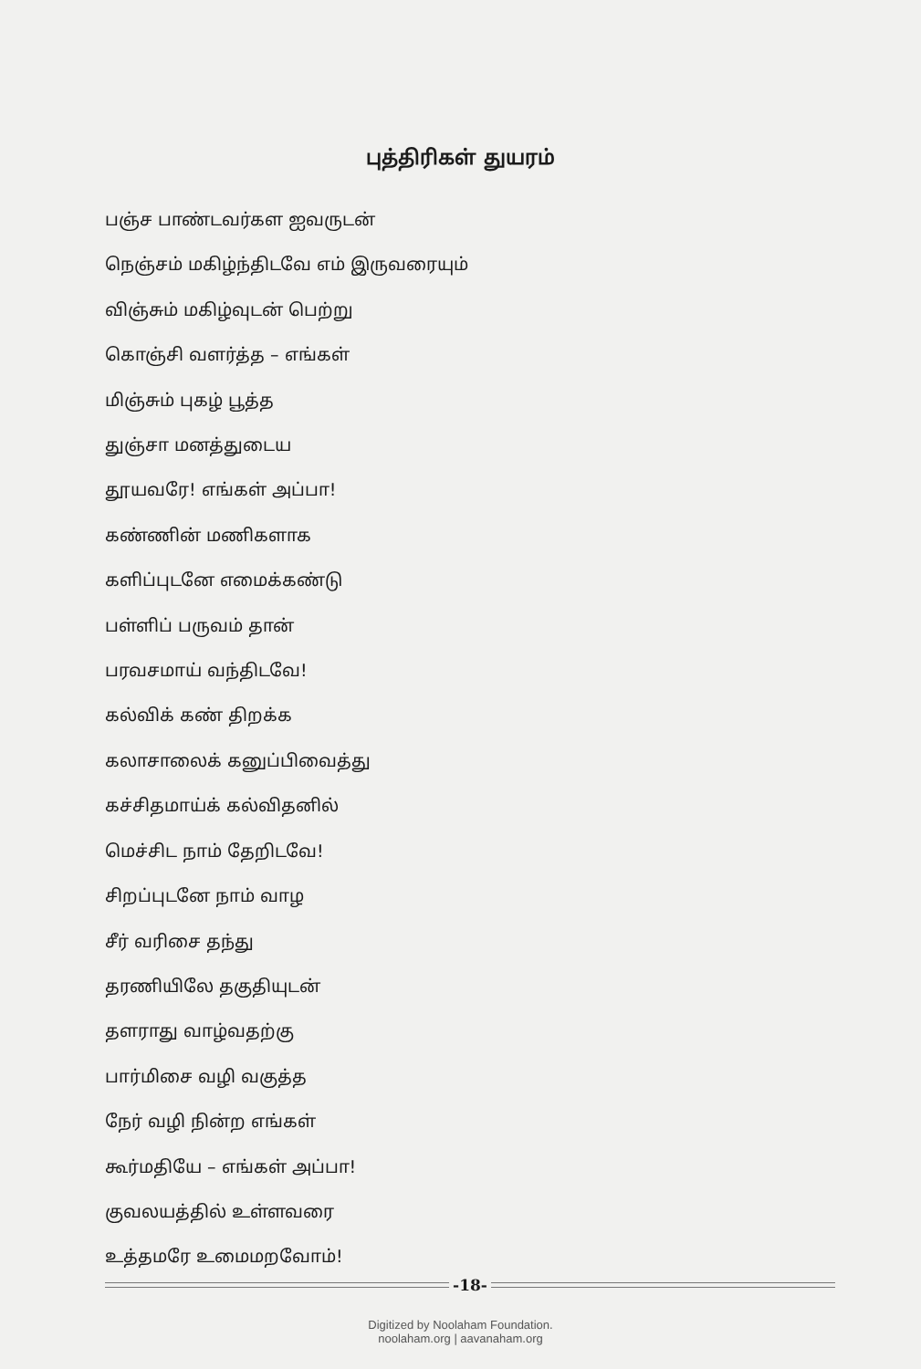புத்திரிகள் துயரம்
பஞ்ச பாண்டவர்கள ஐவருடன்
நெஞ்சம் மகிழ்ந்திடவே எம் இருவரையும்
விஞ்சும் மகிழ்வுடன் பெற்று
கொஞ்சி வளர்த்த – எங்கள்
மிஞ்சும் புகழ் பூத்த
துஞ்சா மனத்துடைய
தூயவரே! எங்கள் அப்பா!
கண்ணின் மணிகளாக
களிப்புடனே எமைக்கண்டு
பள்ளிப் பருவம் தான்
பரவசமாய் வந்திடவே!
கல்விக் கண் திறக்க
கலாசாலைக் கனுப்பிவைத்து
கச்சிதமாய்க் கல்விதனில்
மெச்சிட நாம் தேறிடவே!
சிறப்புடனே நாம் வாழ
சீர் வரிசை தந்து
தரணியிலே தகுதியுடன்
தளராது வாழ்வதற்கு
பார்மிசை வழி வகுத்த
நேர் வழி நின்ற எங்கள்
கூர்மதியே – எங்கள் அப்பா!
குவலயத்தில் உள்ளவரை
உத்தமரே உமைமறவோம்!
-18-
Digitized by Noolaham Foundation.
noolaham.org | aavanaham.org